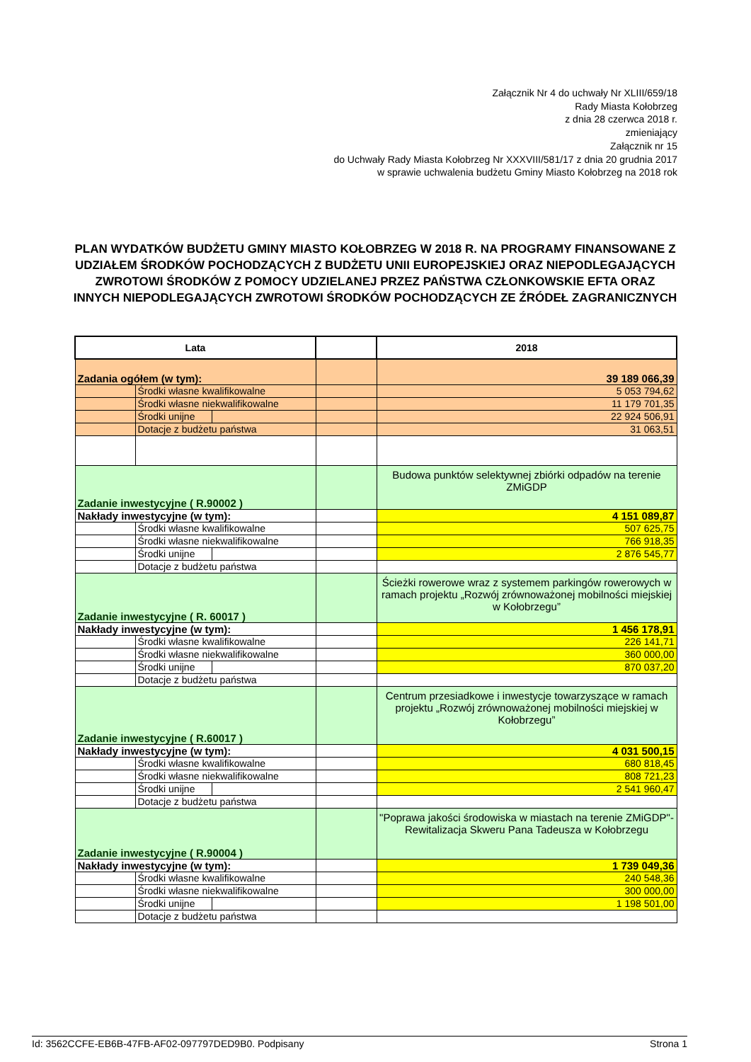Załącznik Nr 4 do uchwały Nr XLIII/659/18
Rady Miasta Kołobrzeg
z dnia 28 czerwca 2018 r.
zmieniający
Załącznik nr 15
do Uchwały Rady Miasta Kołobrzeg Nr XXXVIII/581/17 z dnia 20 grudnia 2017
w sprawie uchwalenia budżetu Gminy Miasto Kołobrzeg na 2018 rok
PLAN WYDATKÓW BUDŻETU GMINY MIASTO KOŁOBRZEG W 2018 R. NA PROGRAMY FINANSOWANE Z UDZIAŁEM ŚRODKÓW POCHODZĄCYCH Z BUDŻETU UNII EUROPEJSKIEJ ORAZ NIEPODLEGAJĄCYCH ZWROTOWI ŚRODKÓW Z POMOCY UDZIELANEJ PRZEZ PAŃSTWA CZŁONKOWSKIE EFTA ORAZ INNYCH NIEPODLEGAJĄCYCH ZWROTOWI ŚRODKÓW POCHODZĄCYCH ZE ŹRÓDEŁ ZAGRANICZNYCH
| Lata | | | | 2018 |
| Zadania ogółem (w tym): | | | | 39 189 066,39 |
| | Środki własne kwalifikowalne | | | 5 053 794,62 |
| | Środki własne niekwalifikowalne | | | 11 179 701,35 |
| | Środki unijne | | | 22 924 506,91 |
| | Dotacje z budżetu państwa | | | 31 063,51 |
| Zadanie inwestycyjne ( R.90002 ) | | | | Budowa punktów selektywnej zbiórki odpadów na terenie ZMiGDP |
| Nakłady inwestycyjne (w tym): | | | | 4 151 089,87 |
| | Środki własne kwalifikowalne | | | 507 625,75 |
| | Środki własne niekwalifikowalne | | | 766 918,35 |
| | Środki unijne | | | 2 876 545,77 |
| | Dotacje z budżetu państwa | | | |
| Zadanie inwestycyjne ( R. 60017 ) | | | | Ścieżki rowerowe wraz z systemem parkingów rowerowych w ramach projektu „Rozwój zrównoważonej mobilności miejskiej w Kołobrzegu” |
| Nakłady inwestycyjne (w tym): | | | | 1 456 178,91 |
| | Środki własne kwalifikowalne | | | 226 141,71 |
| | Środki własne niekwalifikowalne | | | 360 000,00 |
| | Środki unijne | | | 870 037,20 |
| | Dotacje z budżetu państwa | | | |
| Zadanie inwestycyjne ( R.60017 ) | | | | Centrum przesiadkowe i inwestycje towarzyszące w ramach projektu „Rozwój zrównoważonej mobilności miejskiej w Kołobrzegu” |
| Nakłady inwestycyjne (w tym): | | | | 4 031 500,15 |
| | Środki własne kwalifikowalne | | | 680 818,45 |
| | Środki własne niekwalifikowalne | | | 808 721,23 |
| | Środki unijne | | | 2 541 960,47 |
| | Dotacje z budżetu państwa | | | |
| Zadanie inwestycyjne ( R.90004 ) | | | | "Poprawa jakości środowiska w miastach na terenie ZMiGDP"- Rewitalizacja Skweru Pana Tadeusza w Kołobrzegu |
| Nakłady inwestycyjne (w tym): | | | | 1 739 049,36 |
| | Środki własne kwalifikowalne | | | 240 548,36 |
| | Środki własne niekwalifikowalne | | | 300 000,00 |
| | Środki unijne | | | 1 198 501,00 |
| | Dotacje z budżetu państwa | | | |
Id: 3562CCFE-EB6B-47FB-AF02-097797DED9B0. Podpisany Strona 1